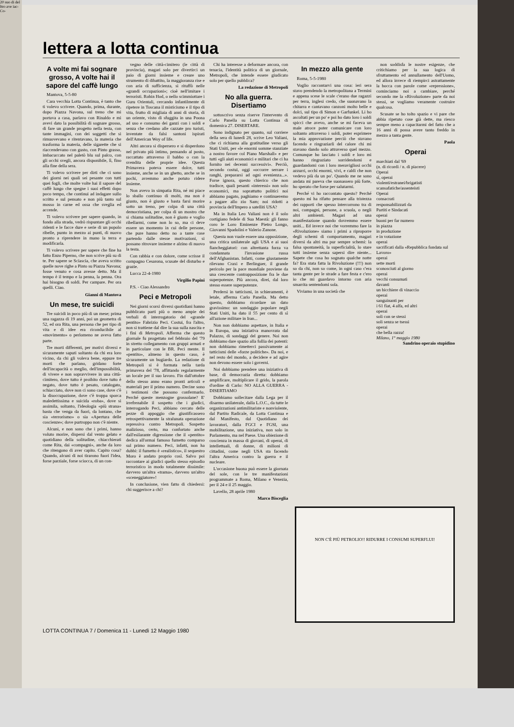20 suo di del ltro ave iac- Co-
lettera a lotta continua
A volte mi fai sognare grosso, A volte hai il sapore del caffè lungo
Mantova, 5-5-80
Cara vecchia Lotta Continua, è tanto che ti volevo scrivere. Quando, prima, durante, dopo Piazza Navona, sul treno che mi portava a casa, parlavo con Rinaldo e mi avevi dato la possibilità di sognare grosso, di fare un grande progetto nella testa, con tante immagini, con dei soggetti che si rimuovevano e ritentavano, la materia che trasforma la materia, delle sigarette che si riaccendevano con gusto, con Pinto grasso, imbacuccato nel paletò blu sul palco, con gli occhi svegli, ancora disponibile, lì, fino alla fine della sera.
Ti volevo scrivere per dirti che ci sono dei giorni nei quali sei pesante con tutti quei fogli, che molte volte hai il sapore del caffè lungo che spegne i suoi effetti dopo poco tempo, che continui ad indagare sullo scritto e sul pensato e non più tanto sul mosso in carne ed ossa che sveglia ed accende.
Ti volevo scrivere per sapere quando, in fondo alla strada, vedrò rispuntare gli occhi ridenti e le facce dure e serie di un popolo ribelle, punto in mezzo ai punti, di nuovo pronto a riprendere in mano la terra e modificarla.
Ti volevo scrivere per sapere che fine ha fatto Enzo Piperno, che non scrive più su di te. Per sapere se Sciascia, che aveva scritto quelle nove righe a Pinto su Piazza Navona; fosse venuto e cosa avesse detto. Ma il tempo è il tempo e la penna, la penna. Ora hai bisogno di soldi. Per campare. Per ora quelli. Ciao.
Gianni di Mantova
Un mese, tre suicidi
Tre suicidi in poco più di un mese; prima una ragazza di 19 anni, poi un geometra di 52, ed ora Rita, una persona che per tipo di vita e di idee era riconducibile al «movimento» o perlomeno ne aveva fatto parte.
Tre morti differenti, per motivi diversi e sicuramente saputi soltanto da chi era loro vicino, da chi gli voleva bene, eppure tre morti che parlano, gridano forte dell'incapacità o meglio, dell'impossibilità, di vivere e non sopravvivere in una città-cimitero, dove tutto è proibito dove tutto è negato, dove tutto è pesato, catalogato, schiacciato, dove non ci sono case, dove c'è la disoccupazione, dove c'è troppa sporca maledettissima e suicida «roba», dove si assimila, soltanto, l'ideologia «più strana» basta che venga da fuori, da lontano, che sia «terrorismo» o sia «Apertura delle coscienze»; dove purtroppo non c'è niente.
Alcuni, e non sono che i primi, hanno voluto morire, dispersi dal vento gelato e quotidiano della solitudine, chiacchierati come Rita, dai «compagni», anche da loro che ritengono di aver capito. Capito cosa? Quando, alcuni di noi tirarono fuori l'idea, forse parziale, forse sciocca, di un con-
vegno delle città-cimitero (le città di provincia), magari solo per divertirci un paio di giorni insieme e creare uno strumento di dibattito, la maggioranza rise e con aria di sufficienza, si rituffò nelle «grandi occupazioni»; cioè nell'imitare i terroristi. Robin Hod, o nello scimmiottare i Guru Orientali, cercando infantilmente di ripetere in Toscana il misticismo e il tipo di vita, frutto di migliaia di anni di storia, di un oriente, visto di sfuggita in una Poona ad uso e consumo dei ganzi con i soldi e senza che credano alle cazzate pro turisti, inventate da falsi santoni ispirati dell'American Woy of life.
Altri ancora si dispersero e si disperdono nel privato più intimo, pensando al posto, raccattato attraverso il babbo o con la svendita delle proprie idee. Questa Primavera poteva essere dolce, tutti insieme, anche se in un ghetto, anche se in pochi, avremmo anche potuto ridere insieme.
Non avevo in simpatia Rita, né mi piace lo sballo continuo di molti, ma non è giusto, non è giusto e basta farsi morire sotto un treno, per colpa di una città democristiana, per colpa di un mostro che si chiama solitudine, non è giusto e voglio ribellarmi, come non lo so, ma ci deve essere un momento in cui delle persone, che pure hanno detto no a tante cose partendo dalle stesse motivazioni, si possano ritrovare insieme e alzino di nuovo la testa.
Con rabbia e con dolore, come scrisse il compagno Cesarona, scusate del disturbo e grazie.
Lucca 22-4-1980
Virgilio Papini
P.S. - Ciao Alessandro
Peci e Metropoli
Nei giorni scorsi diversi quotidiani hanno pubblicato parti più o meno ampie dei verbali di interrogatorio del «grande pentito» Fabrizio Peci. Costui, fra l'altro, non si trattiene dal dire la sua sulla nascita e i fini di Metropoli. Afferma che questo giornale fu progettato nel febbraio del '79 in stretto collegamento con gruppi armati e in particolare con le BR. Peci mente. Il «pentito», almeno in questo caso, è sicuramente un bugiardo. La redazione di Metropoli si è formata nella tarda primavera del '78, affittando regolarmente un locale per il suo lavoro. Fin dall'ottobre dello stesso anno erano pronti articoli e materiali per il primo numero. Decine sono i testimoni che possono confermarlo. Perché queste menzogne grossolane? E' irrefrenabile il sospetto che i giudici, interrogando Peci, abbiano cercato delle pezze di appoggio che giustificassero retrospettivamente la stralunata operazione repressiva contro Metropoli. Sospetto malizioso, certo, ma confortato anche dall'esilarante digressione che il «pentito» dedica all'ormai famoso fumetto comparso sul primo numero. Peci, infatti, non ha dubbi: il fumetto è «realistico», il sequestro Moro è andato proprio così. Salvo poi raccontare ai giudici quello stesso episodio terroristico in modo totalmente dissimile: davvero un'altra «trama», davvero un'altro «sceneggiatore»!
In conclusione, vien fatto di chiedersi: chi suggerisce a chi?
Chi ha interesse a deformare ancora, con tenacia, l'identità politica di un giornale, Metropoli, che intende essere giudicato solo per quello pubblica?
La redazione di Metropoli
No alla guerra. Disertiamo
sottoscrivo senza riserve l'intervento di Carlo Panella su Lotta Continua di domenica 27. DISERTARE.
Sono indignato per quanto, sul corriere della sera di lunedì 28, scrive Leo Valiani, che ci richiama alla gratitudine verso gli Stati Uniti, per «le enormi somme stanziate a nostro favore col Piano Marshall» e per tutti «gli aiuti economici e militari che ci ha fornito nei decenni successivi». Perciò, secondo costui, oggi «occorre serrare i ranghi, prepararsi ad ogni evenienza...». Forse ignora, questo chierico che non tradisce, quali pesanti «interessi» non solo economici, ma soprattutto politici noi abbiamo pagato, paghiamo e continueremo a pagare allo zio Sam; noi ridotti a provincia dell'Impero a satelliti USA?
Ma in Italia Leo Valiani non è il solo cortigiano fedele di Sua Maestà: gli fanno coro le Loro Eminenze Pietro Longo, Giovanni Spadolini e Valerio Zanone.
Questa non vuole essere una opposizione, una critica unilaterale agli USA e ai suoi fiancheggiatori: con altrettanta forza va condannata l'invasione russa dell'Afghanistan. Infatti, come giustamente rilevano Craxi e Berlinguer, il grande pericolo per la pace mondiale proviene da una crescente contrapposizione fra le due superpotenze. Più ancora, direi, dal loro stesso essere superpotenze.
Perdersi in tatticismi, in schieramenti, è letale, afferma Carlo Panella. Ma detto questo, dobbiamo ricordare un dato gravissimo: un sondaggio popolare negli Stati Uniti, ha dato il 55 per cento di sì all'azione militare in Iran...
Non non dobbiamo aspettare, in Italia e in Europa, una iniziativa manovrata dal Palazzo, di sondaggi del genere. Noi non dobbiamo dare spazio alla follia dei potenti: non dobbiamo rimetterci passivamente ai tatticismi delle «forze politiche». Da noi, e nel resto del mondo, a decidere e ad agire non devono essere solo i governi.
Noi dobbiamo prendere una iniziativa di base, di democrazia diretta: dobbiamo amplificare, moltiplicare il grido, la parola d'ordine di Carlo: NO ALLA GUERRA - DISERTIAMO
Dobbiamo sollecitare dalla Lega per il disarmo unilaterale, dalla L.O.C., da tutte le organizzazioni antimilitariste e nonviolente, dal Partito Radicale, da Lotta Continua e dal Manifesto, dal Quotidiano dei lavoratori, dalla FGCI e FGSI, una mobilitazione, una iniziativa, non solo in Parlamento, ma nel Paese. Una obiezione di coscienza in massa di giovani, di operai, di intellettuali, di donne, di milioni di cittadini, come negli USA sta facendo l'altra America contro la guerra e il nucleare.
L'occasione buona può essere la giornata del sole, con le tre manifestazioni programmate a Roma, Milano e Venezia, per il 24 e il 25 maggio.
Lavello, 28 aprile 1980
Marco Bisceglia
In mezzo alla gente
Roma, 5-5-1980
Voglio raccontarvi una cosa: ieri sera stavo prendendo la metropolitana a Termini e appena scese le scale c'erano due ragazzi per terra, inglesi credo, che suonavano la chitarra e cantavano canzoni molto belle e dolci, sul tipo di Simon e Garfunkel. Li ho ascoltati per un po' e poi ho dato loro i soldi spicci che avevo, anche se mi faceva un male atroce poter comunicare con loro soltanto attraverso i soldi, poter esprimere la mia approvazione perciò che stavano facendo e ringraziarli del calore chi mi stavano dando solo attraverso quel mezzo. Comunque ho lasciato i soldi e loro mi hanno ringraziato sorridendomi e guardandomi con i loro meravigliosi occhi azzurri, occhi enormi, vivi, e caldi che non vedevo più da un po'. Quando me ne sono andata mi pareva che suonassero più forte, ho sperato che forse per salutarmi.
Perché vi ho raccontato questo? Perché questo mi ha rifatto pensare alla tristezza dei rapporti che spesso intercorrono tra di noi, compagni, persone, a scuola, o negli altri ambienti. Magari ad una manifestazione quando dovremmo essere uniti... Ed invece noi che vorremmo fare la «Rivoluzione» siamo i primi a riproporre degli schemi di comportamento, magari diversi da altri ma pur sempre schemi: la falsa spontaneità, la superficialità, lo stare tutti insieme senza sapersi dire niente... Sapete che cosa ho sognato qualche notte fa? Era stata fatta la Rivoluzione (!!!) non so da chi, non so come, in ogni caso c'era tanta gente per le strade a fare festa e c'ero io che mi guardavo intorno con aria smarrita sentendomi sola.
Viviamo in una società che
non soddisfa le nostre esigenze, che critichiamo per la sua logica di sfruttamento ed annullamento dell'Uomo, ed allora invece di riempirci astrattamente la bocca con parole come «repressione», cominciamo noi a cambiare, perché secondo me la «Rivoluzione» parte da noi stessi, se vogliamo veramente costruire qualcosa.
Scusate se ho tolto spazio e vi pare che abbia ripetuto cose già dette, ma riesco sempre meno a capacitarmi del fatto che a 16 anni di possa avere tanto freddo in mezzo a tanta gente.
Paola
Operai
marchiati dal '69
(n. di ricordi / n. di piacere)
Operai
sì, operai
violenti/estranei/brigatisti
scansafatiche/assenteisti
Operai
consacrati
responsabilizzati da
Partiti e Sindacati
operai
buoni per far numero
in piazza
in produzione
e in votazione
operai
sacrificati dalla «Repubblica fondata sul Lavoro»
operai
sette morti
sconosciuti al giorno
operai
vecchi consumati
davanti
un bicchiere di vinaccio
operai
sanguinanti per
i 61 fiat, 4 alfa, ed altri
operai
soli con se stessi
soli senza se tsessi
operai
che bella razza!
Milano, 1° maggio 1980
Sandrino operaio stupidino
NON C'È PIÙ PETROLIO!! RIDURRE I CONSUMI SUPERFLUI!
LOTTA CONTINUA 7 / Domenica 11 - Lunedì 12 Maggio 1980